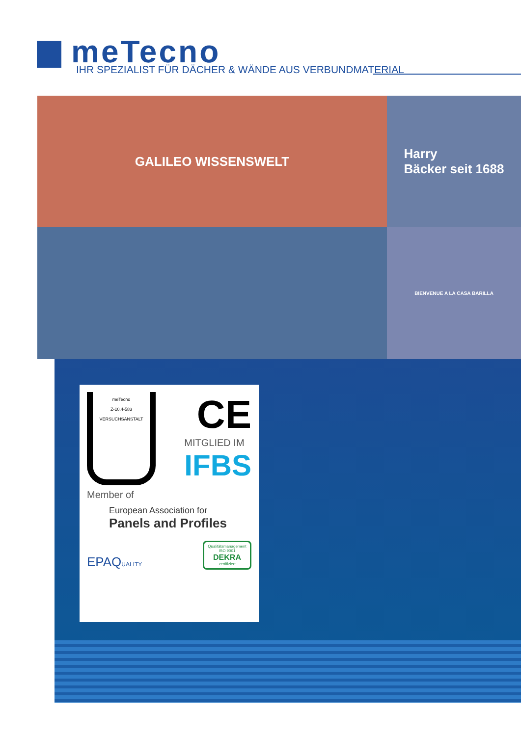meTecno
IHR SPEZIALIST FÜR DÄCHER & WÄNDE AUS VERBUNDMATERIAL
GALILEO WISSENSWELT
Harry
Bäcker seit 1688
BIENVENUE A LA CASA BARILLA
meTecno
Z-10.4-583
VERSUCHSANSTALT
CE
MITGLIED IM
IFBS
Member of
European Association for
Panels and Profiles
EPAQUALITY
Qualitätsmanagement ISO 9001
DEKRA
zertifiziert